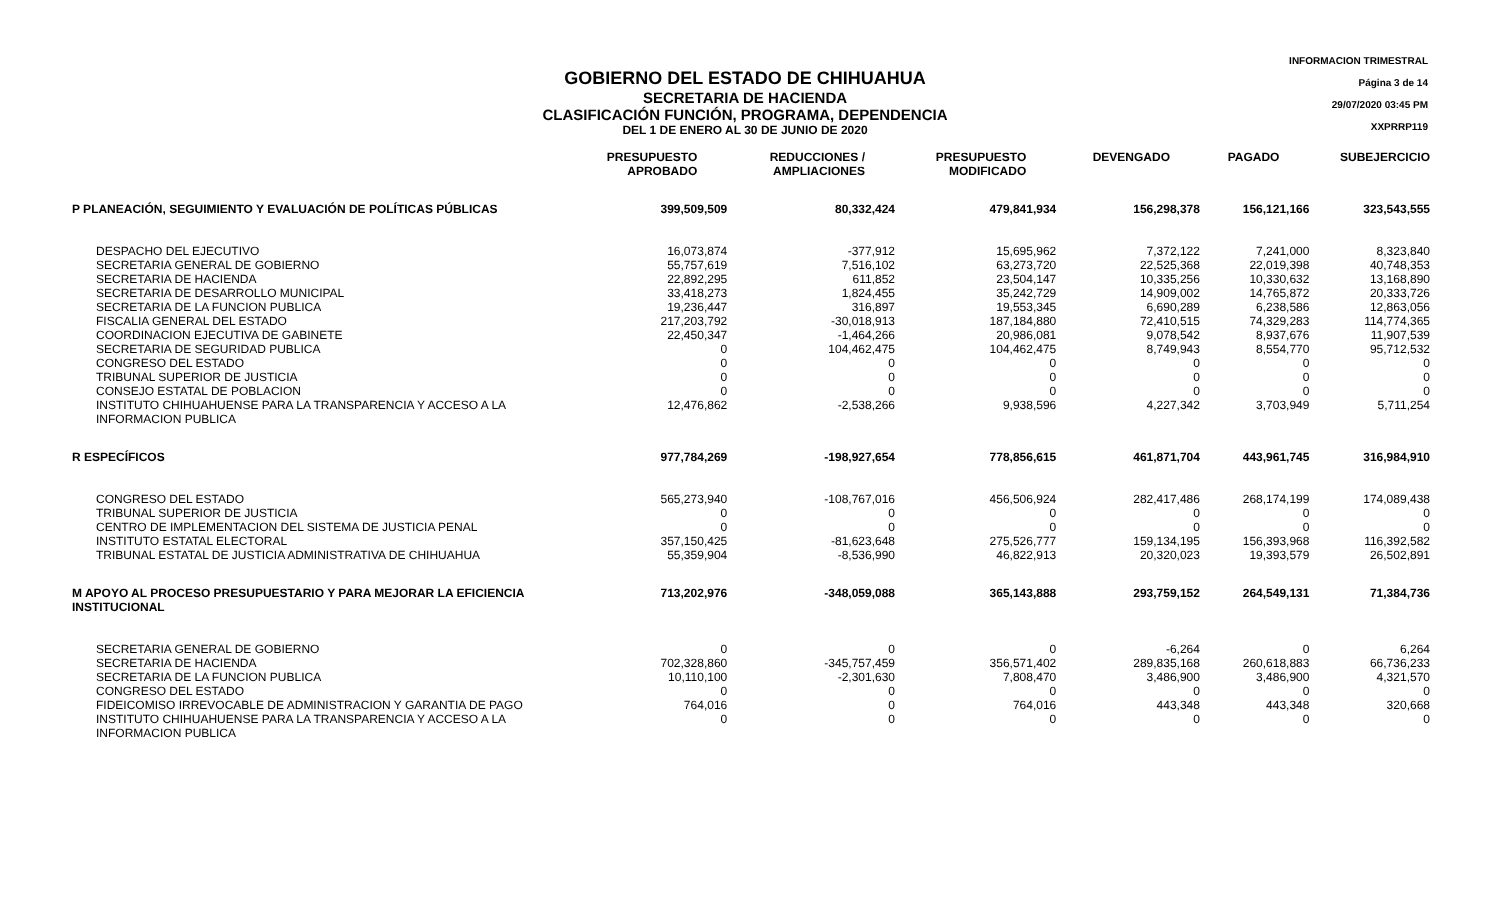INFORMACION TRIMESTRAL
Página 3 de 14
29/07/2020 03:45 PM
XXPRRP119
GOBIERNO DEL ESTADO DE CHIHUAHUA
SECRETARIA DE HACIENDA
CLASIFICACIÓN FUNCIÓN, PROGRAMA, DEPENDENCIA
DEL 1 DE ENERO AL 30 DE JUNIO DE 2020
| | PRESUPUESTO APROBADO | REDUCCIONES / AMPLIACIONES | PRESUPUESTO MODIFICADO | DEVENGADO | PAGADO | SUBEJERCICIO |
| --- | --- | --- | --- | --- | --- | --- |
| P PLANEACIÓN, SEGUIMIENTO Y EVALUACIÓN DE POLÍTICAS PÚBLICAS | 399,509,509 | 80,332,424 | 479,841,934 | 156,298,378 | 156,121,166 | 323,543,555 |
| DESPACHO DEL EJECUTIVO | 16,073,874 | -377,912 | 15,695,962 | 7,372,122 | 7,241,000 | 8,323,840 |
| SECRETARIA GENERAL DE GOBIERNO | 55,757,619 | 7,516,102 | 63,273,720 | 22,525,368 | 22,019,398 | 40,748,353 |
| SECRETARIA DE HACIENDA | 22,892,295 | 611,852 | 23,504,147 | 10,335,256 | 10,330,632 | 13,168,890 |
| SECRETARIA DE DESARROLLO MUNICIPAL | 33,418,273 | 1,824,455 | 35,242,729 | 14,909,002 | 14,765,872 | 20,333,726 |
| SECRETARIA DE LA FUNCION PUBLICA | 19,236,447 | 316,897 | 19,553,345 | 6,690,289 | 6,238,586 | 12,863,056 |
| FISCALIA GENERAL DEL ESTADO | 217,203,792 | -30,018,913 | 187,184,880 | 72,410,515 | 74,329,283 | 114,774,365 |
| COORDINACION EJECUTIVA DE GABINETE | 22,450,347 | -1,464,266 | 20,986,081 | 9,078,542 | 8,937,676 | 11,907,539 |
| SECRETARIA DE SEGURIDAD PUBLICA | 0 | 104,462,475 | 104,462,475 | 8,749,943 | 8,554,770 | 95,712,532 |
| CONGRESO DEL ESTADO | 0 | 0 | 0 | 0 | 0 | 0 |
| TRIBUNAL SUPERIOR DE JUSTICIA | 0 | 0 | 0 | 0 | 0 | 0 |
| CONSEJO ESTATAL DE POBLACION | 0 | 0 | 0 | 0 | 0 | 0 |
| INSTITUTO CHIHUAHUENSE PARA LA TRANSPARENCIA Y ACCESO A LA INFORMACION PUBLICA | 12,476,862 | -2,538,266 | 9,938,596 | 4,227,342 | 3,703,949 | 5,711,254 |
| R ESPECÍFICOS | 977,784,269 | -198,927,654 | 778,856,615 | 461,871,704 | 443,961,745 | 316,984,910 |
| CONGRESO DEL ESTADO | 565,273,940 | -108,767,016 | 456,506,924 | 282,417,486 | 268,174,199 | 174,089,438 |
| TRIBUNAL SUPERIOR DE JUSTICIA | 0 | 0 | 0 | 0 | 0 | 0 |
| CENTRO DE IMPLEMENTACION DEL SISTEMA DE JUSTICIA PENAL | 0 | 0 | 0 | 0 | 0 | 0 |
| INSTITUTO ESTATAL ELECTORAL | 357,150,425 | -81,623,648 | 275,526,777 | 159,134,195 | 156,393,968 | 116,392,582 |
| TRIBUNAL ESTATAL DE JUSTICIA ADMINISTRATIVA DE CHIHUAHUA | 55,359,904 | -8,536,990 | 46,822,913 | 20,320,023 | 19,393,579 | 26,502,891 |
| M APOYO AL PROCESO PRESUPUESTARIO Y PARA MEJORAR LA EFICIENCIA INSTITUCIONAL | 713,202,976 | -348,059,088 | 365,143,888 | 293,759,152 | 264,549,131 | 71,384,736 |
| SECRETARIA GENERAL DE GOBIERNO | 0 | 0 | 0 | -6,264 | 0 | 6,264 |
| SECRETARIA DE HACIENDA | 702,328,860 | -345,757,459 | 356,571,402 | 289,835,168 | 260,618,883 | 66,736,233 |
| SECRETARIA DE LA FUNCION PUBLICA | 10,110,100 | -2,301,630 | 7,808,470 | 3,486,900 | 3,486,900 | 4,321,570 |
| CONGRESO DEL ESTADO | 0 | 0 | 0 | 0 | 0 | 0 |
| FIDEICOMISO IRREVOCABLE DE ADMINISTRACION Y GARANTIA DE PAGO | 764,016 | 0 | 764,016 | 443,348 | 443,348 | 320,668 |
| INSTITUTO CHIHUAHUENSE PARA LA TRANSPARENCIA Y ACCESO A LA INFORMACION PUBLICA | 0 | 0 | 0 | 0 | 0 | 0 |